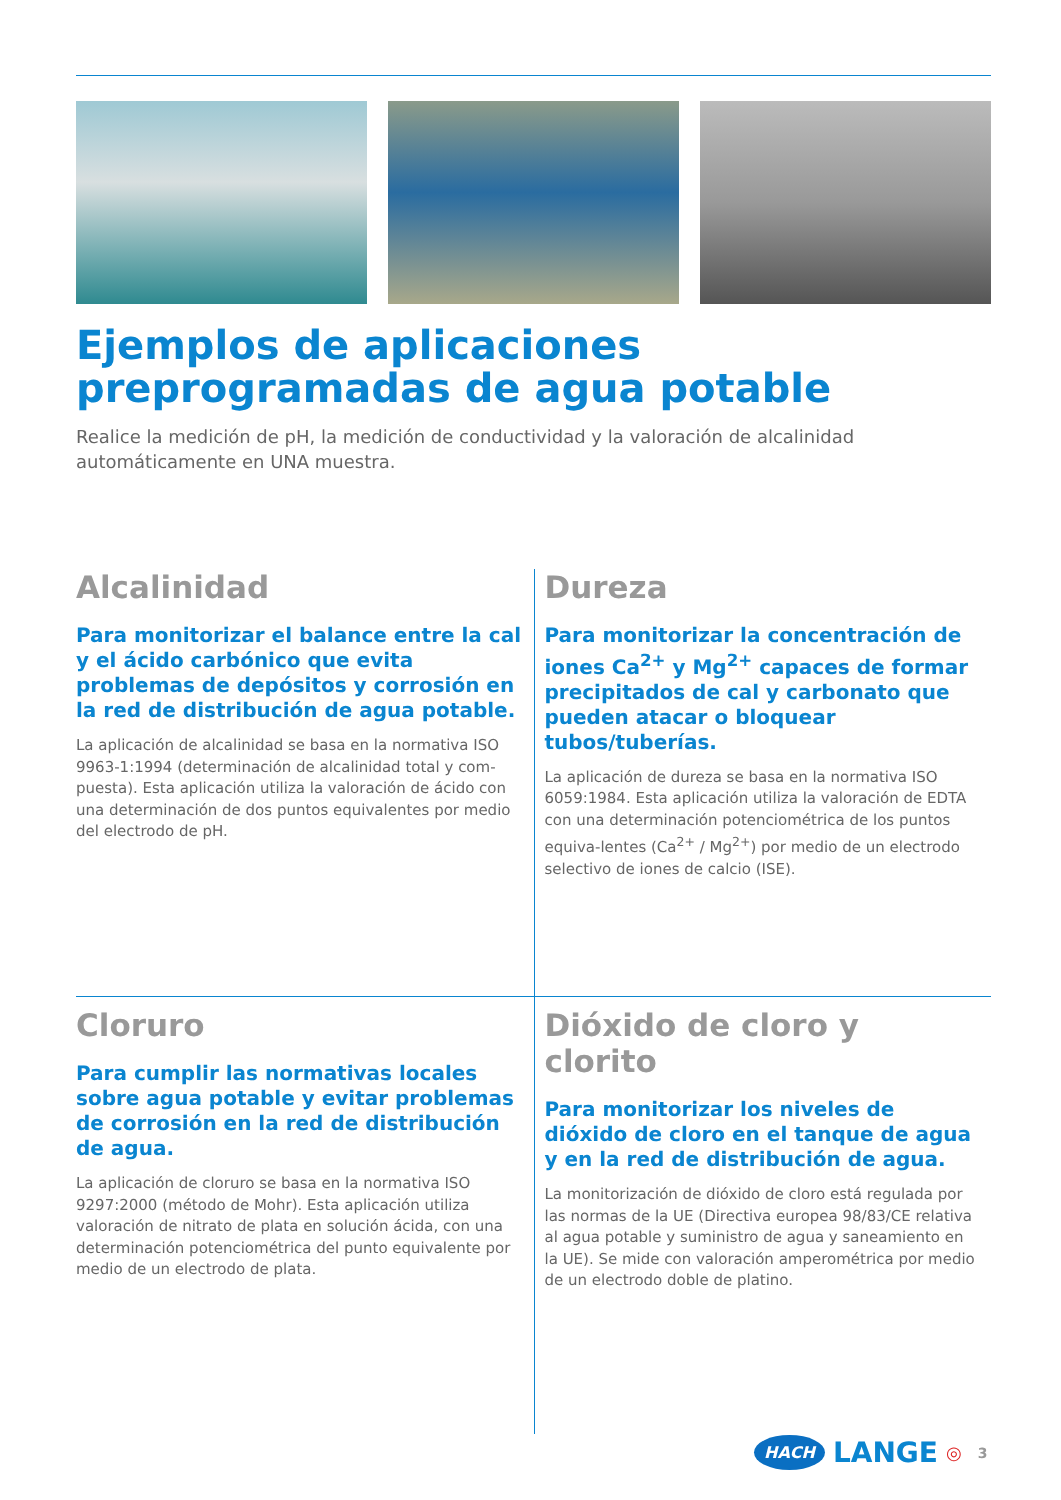Ejemplos de aplicaciones preprogramadas de agua potable
Realice la medición de pH, la medición de conductividad y la valoración de alcalinidad automáticamente en UNA muestra.
Alcalinidad
Para monitorizar el balance entre la cal y el ácido carbónico que evita problemas de depósitos y corrosión en la red de distribución de agua potable.
La aplicación de alcalinidad se basa en la normativa ISO 9963-1:1994 (determinación de alcalinidad total y com-puesta). Esta aplicación utiliza la valoración de ácido con una determinación de dos puntos equivalentes por medio del electrodo de pH.
Dureza
Para monitorizar la concentración de iones Ca<sup>2+</sup> y Mg<sup>2+</sup> capaces de formar precipitados de cal y carbonato que pueden atacar o bloquear tubos/tuberías.
La aplicación de dureza se basa en la normativa ISO 6059:1984. Esta aplicación utiliza la valoración de EDTA con una determinación potenciométrica de los puntos equiva-lentes (Ca<sup>2+</sup> / Mg<sup>2+</sup>) por medio de un electrodo selectivo de iones de calcio (ISE).
Cloruro
Para cumplir las normativas locales sobre agua potable y evitar problemas de corrosión en la red de distribución de agua.
La aplicación de cloruro se basa en la normativa ISO 9297:2000 (método de Mohr). Esta aplicación utiliza valoración de nitrato de plata en solución ácida, con una determinación potenciométrica del punto equivalente por medio de un electrodo de plata.
Dióxido de cloro y clorito
Para monitorizar los niveles de dióxido de cloro en el tanque de agua y en la red de distribución de agua.
La monitorización de dióxido de cloro está regulada por las normas de la UE (Directiva europea 98/83/CE relativa al agua potable y suministro de agua y saneamiento en la UE). Se mide con valoración amperométrica por medio de un electrodo doble de platino.
HACH LANGE ◎ 3